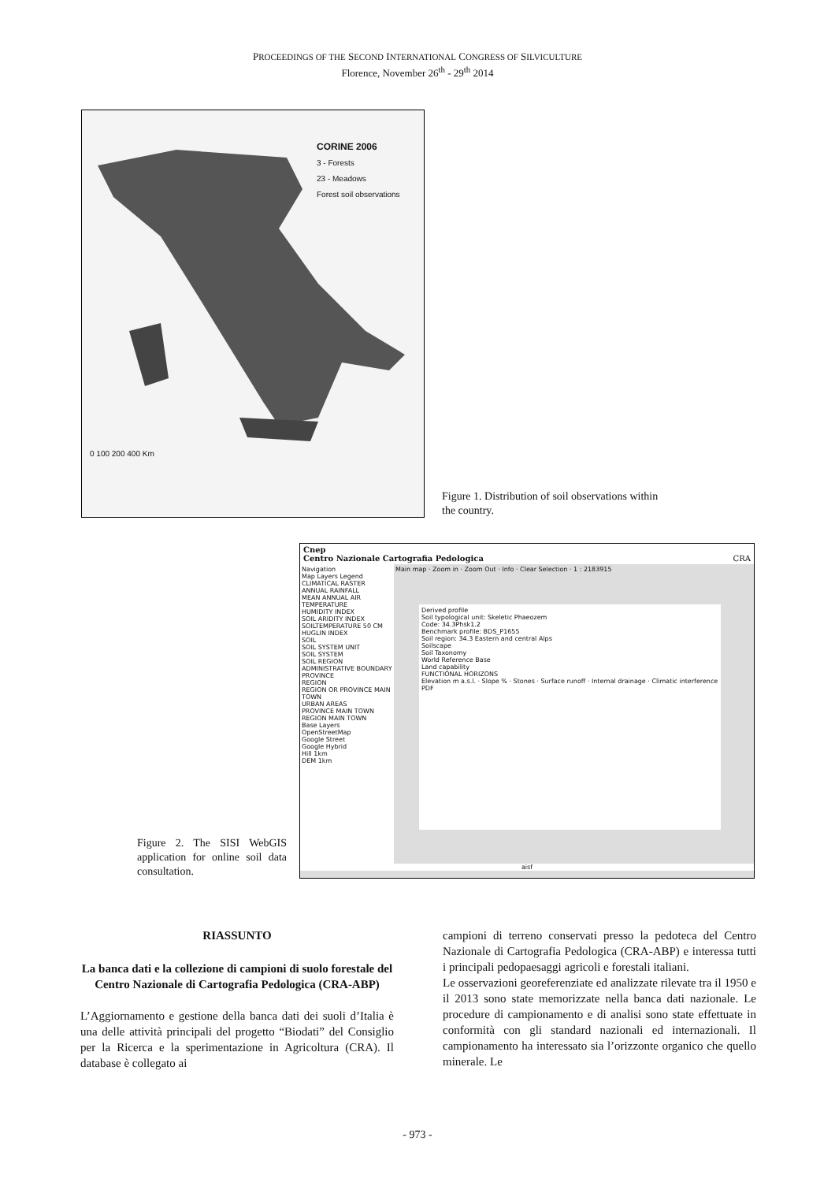PROCEEDINGS OF THE SECOND INTERNATIONAL CONGRESS OF SILVICULTURE
Florence, November 26<sup>th</sup> - 29<sup>th</sup> 2014
CORINE 2006
3 - Forests
23 - Meadows
Forest soil observations
0 100 200 400 Km
Figure 1. Distribution of soil observations within the country.
Figure 2. The SISI WebGIS application for online soil data consultation.
Cnep
Centro Nazionale Cartografia Pedologica CRA
Navigation
Map Layers Legend
CLIMATICAL RASTER
ANNUAL RAINFALL
MEAN ANNUAL AIR TEMPERATURE
HUMIDITY INDEX
SOIL ARIDITY INDEX
SOILTEMPERATURE 50 CM
HUGLIN INDEX
SOIL
SOIL SYSTEM UNIT
SOIL SYSTEM
SOIL REGION
ADMINISTRATIVE BOUNDARY
PROVINCE
REGION
REGION OR PROVINCE MAIN TOWN
URBAN AREAS
PROVINCE MAIN TOWN
REGION MAIN TOWN
Base Layers
OpenStreetMap
Google Street
Google Hybrid
Hill 1km
DEM 1km
Main map · Zoom in · Zoom Out · Info · Clear Selection · 1 : 2183915
Derived profile
Soil typological unit: Skeletic Phaeozem
Code: 34.3Phsk1.2
Benchmark profile: BDS_P1655
Soil region: 34.3 Eastern and central Alps
Soilscape
Soil Taxonomy
World Reference Base
Land capability
FUNCTIONAL HORIZONS
Elevation m a.s.l. · Slope % · Stones · Surface runoff · Internal drainage · Climatic interference
PDF
aisf
RIASSUNTO
La banca dati e la collezione di campioni di suolo forestale del Centro Nazionale di Cartografia Pedologica (CRA-ABP)
L’Aggiornamento e gestione della banca dati dei suoli d’Italia è una delle attività principali del progetto “Biodati” del Consiglio per la Ricerca e la sperimentazione in Agricoltura (CRA). Il database è collegato ai
campioni di terreno conservati presso la pedoteca del Centro Nazionale di Cartografia Pedologica (CRA-ABP) e interessa tutti i principali pedopaesaggi agricoli e forestali italiani.
Le osservazioni georeferenziate ed analizzate rilevate tra il 1950 e il 2013 sono state memorizzate nella banca dati nazionale. Le procedure di campionamento e di analisi sono state effettuate in conformità con gli standard nazionali ed internazionali. Il campionamento ha interessato sia l’orizzonte organico che quello minerale. Le
- 973 -